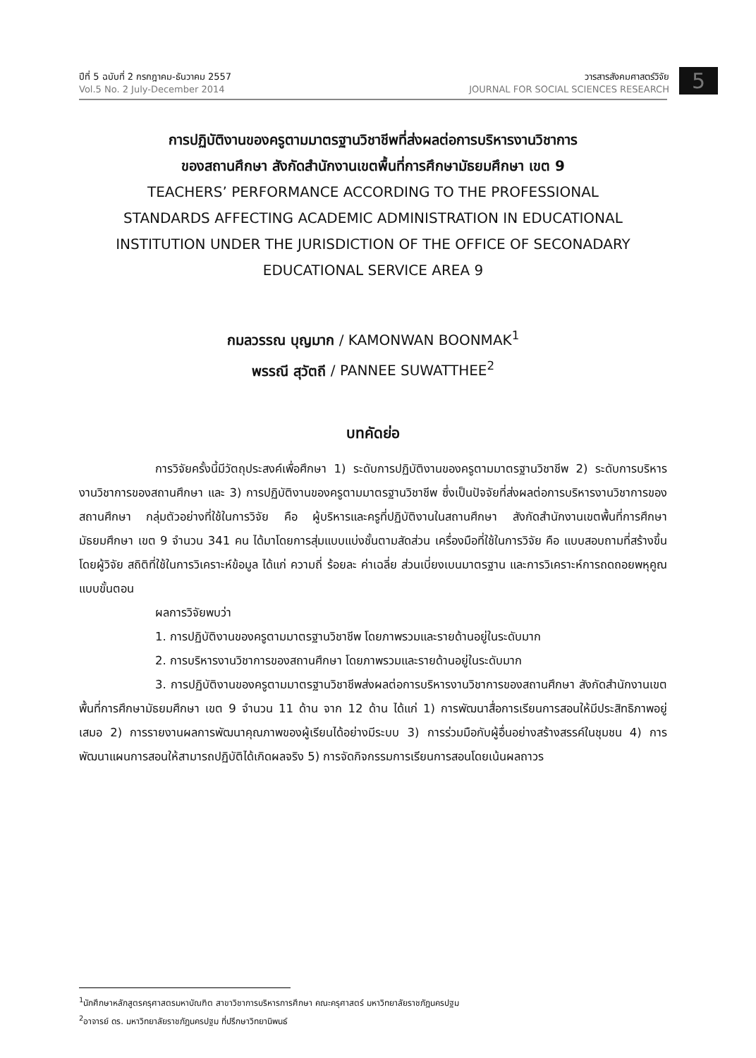ปีที่ 5 ฉบับที่ 2 กรกฎาคม-ธันวาคม 2557
Vol.5 No. 2 July-December 2014
วารสารสังคมศาสตร์วิจัย
JOURNAL FOR SOCIAL SCIENCES RESEARCH
5
การปฏิบัติงานของครูตามมาตรฐานวิชาชีพที่ส่งผลต่อการบริหารงานวิชาการ
ของสถานศึกษา สังกัดสำนักงานเขตพื้นที่การศึกษามัธยมศึกษา เขต 9
TEACHERS’ PERFORMANCE ACCORDING TO THE PROFESSIONAL
STANDARDS AFFECTING ACADEMIC ADMINISTRATION IN EDUCATIONAL
INSTITUTION UNDER THE JURISDICTION OF THE OFFICE OF SECONADARY
EDUCATIONAL SERVICE AREA 9
กมลวรรณ บุญมาก / KAMONWAN BOONMAK<sup>1</sup>
พรรณี สุวัตถี / PANNEE SUWATTHEE<sup>2</sup>
บทคัดย่อ
การวิจัยครั้งนี้มีวัตถุประสงค์เพื่อศึกษา 1) ระดับการปฏิบัติงานของครูตามมาตรฐานวิชาชีพ 2) ระดับการบริหารงานวิชาการของสถานศึกษา และ 3) การปฏิบัติงานของครูตามมาตรฐานวิชาชีพ ซึ่งเป็นปัจจัยที่ส่งผลต่อการบริหารงานวิชาการของสถานศึกษา กลุ่มตัวอย่างที่ใช้ในการวิจัย คือ ผู้บริหารและครูที่ปฏิบัติงานในสถานศึกษา สังกัดสำนักงานเขตพื้นที่การศึกษามัธยมศึกษา เขต 9 จำนวน 341 คน ได้มาโดยการสุ่มแบบแบ่งชั้นตามสัดส่วน เครื่องมือที่ใช้ในการวิจัย คือ แบบสอบถามที่สร้างขึ้นโดยผู้วิจัย สถิติที่ใช้ในการวิเคราะห์ข้อมูล ได้แก่ ความถี่ ร้อยละ ค่าเฉลี่ย ส่วนเบี่ยงเบนมาตรฐาน และการวิเคราะห์การถดถอยพหุคูณแบบขั้นตอน
ผลการวิจัยพบว่า
1. การปฏิบัติงานของครูตามมาตรฐานวิชาชีพ โดยภาพรวมและรายด้านอยู่ในระดับมาก
2. การบริหารงานวิชาการของสถานศึกษา โดยภาพรวมและรายด้านอยู่ในระดับมาก
3. การปฏิบัติงานของครูตามมาตรฐานวิชาชีพส่งผลต่อการบริหารงานวิชาการของสถานศึกษา สังกัดสำนักงานเขตพื้นที่การศึกษามัธยมศึกษา เขต 9 จำนวน 11 ด้าน จาก 12 ด้าน ได้แก่ 1) การพัฒนาสื่อการเรียนการสอนให้มีประสิทธิภาพอยู่เสมอ 2) การรายงานผลการพัฒนาคุณภาพของผู้เรียนได้อย่างมีระบบ 3) การร่วมมือกับผู้อื่นอย่างสร้างสรรค์ในชุมชน 4) การพัฒนาแผนการสอนให้สามารถปฏิบัติได้เกิดผลจริง 5) การจัดกิจกรรมการเรียนการสอนโดยเน้นผลถาวร
<sup>1</sup> นักศึกษาหลักสูตรครุศาสตรมหาบัณฑิต สาขาวิชาการบริหารการศึกษา คณะครุศาสตร์ มหาวิทยาลัยราชภัฏนครปฐม
<sup>2</sup> อาจารย์ ดร. มหาวิทยาลัยราชภัฏนครปฐม ที่ปรึกษาวิทยานิพนธ์